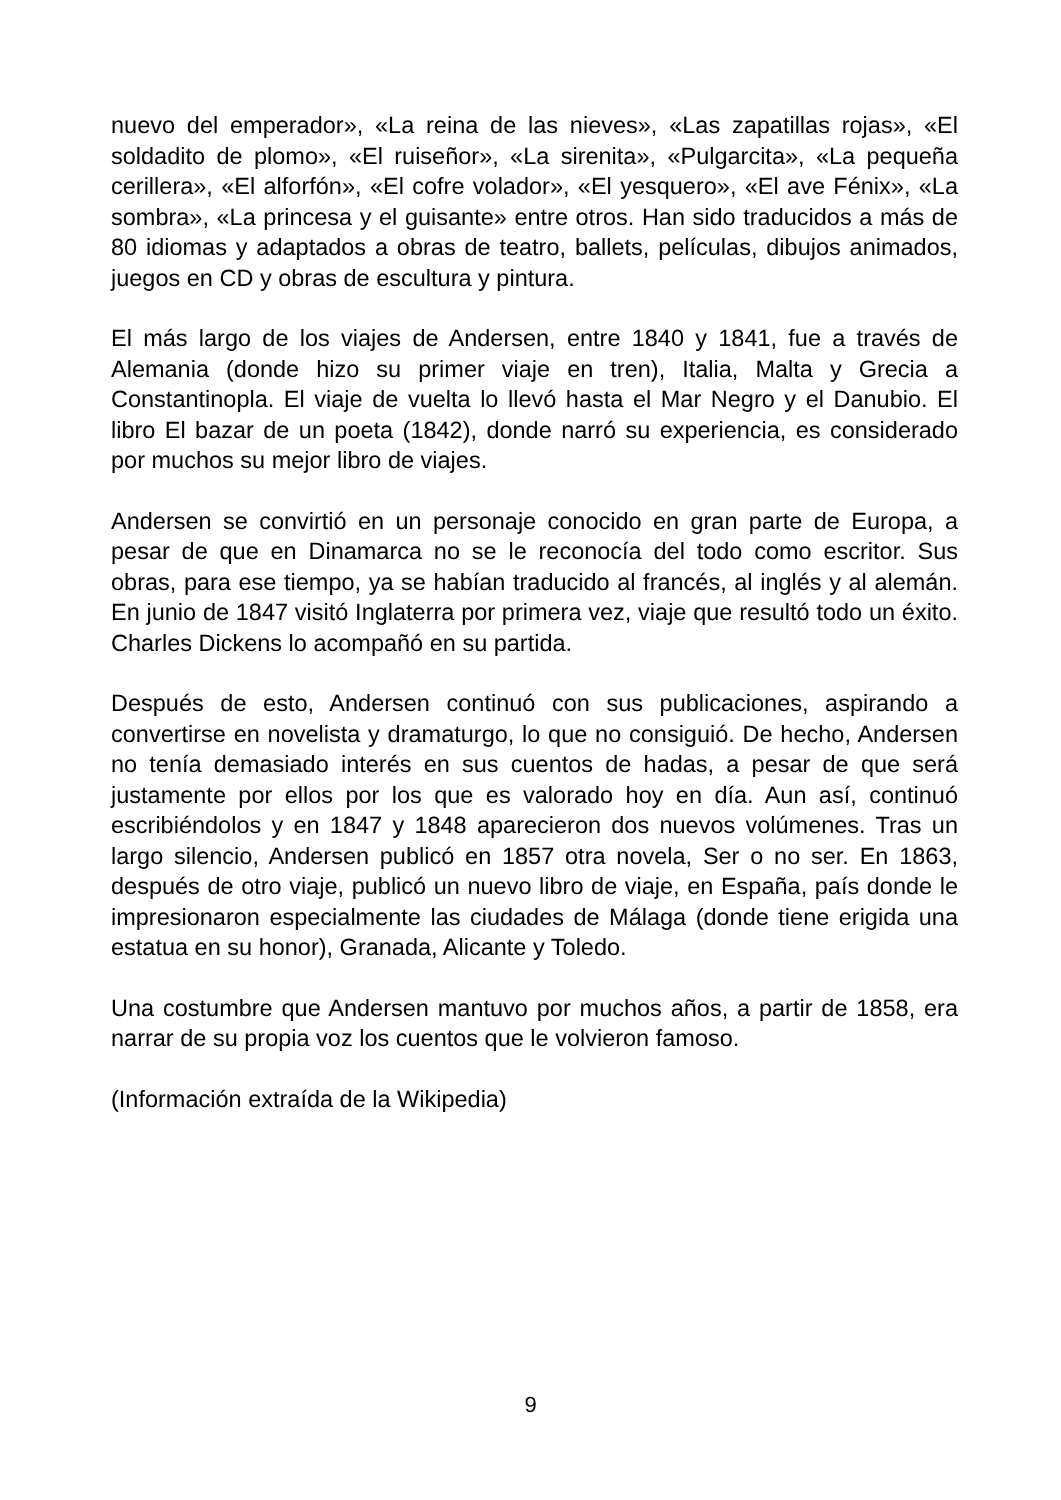nuevo del emperador», «La reina de las nieves», «Las zapatillas rojas», «El soldadito de plomo», «El ruiseñor», «La sirenita», «Pulgarcita», «La pequeña cerillera», «El alforfón», «El cofre volador», «El yesquero», «El ave Fénix», «La sombra», «La princesa y el guisante» entre otros. Han sido traducidos a más de 80 idiomas y adaptados a obras de teatro, ballets, películas, dibujos animados, juegos en CD y obras de escultura y pintura.
El más largo de los viajes de Andersen, entre 1840 y 1841, fue a través de Alemania (donde hizo su primer viaje en tren), Italia, Malta y Grecia a Constantinopla. El viaje de vuelta lo llevó hasta el Mar Negro y el Danubio. El libro El bazar de un poeta (1842), donde narró su experiencia, es considerado por muchos su mejor libro de viajes.
Andersen se convirtió en un personaje conocido en gran parte de Europa, a pesar de que en Dinamarca no se le reconocía del todo como escritor. Sus obras, para ese tiempo, ya se habían traducido al francés, al inglés y al alemán. En junio de 1847 visitó Inglaterra por primera vez, viaje que resultó todo un éxito. Charles Dickens lo acompañó en su partida.
Después de esto, Andersen continuó con sus publicaciones, aspirando a convertirse en novelista y dramaturgo, lo que no consiguió. De hecho, Andersen no tenía demasiado interés en sus cuentos de hadas, a pesar de que será justamente por ellos por los que es valorado hoy en día. Aun así, continuó escribiéndolos y en 1847 y 1848 aparecieron dos nuevos volúmenes. Tras un largo silencio, Andersen publicó en 1857 otra novela, Ser o no ser. En 1863, después de otro viaje, publicó un nuevo libro de viaje, en España, país donde le impresionaron especialmente las ciudades de Málaga (donde tiene erigida una estatua en su honor), Granada, Alicante y Toledo.
Una costumbre que Andersen mantuvo por muchos años, a partir de 1858, era narrar de su propia voz los cuentos que le volvieron famoso.
(Información extraída de la Wikipedia)
9